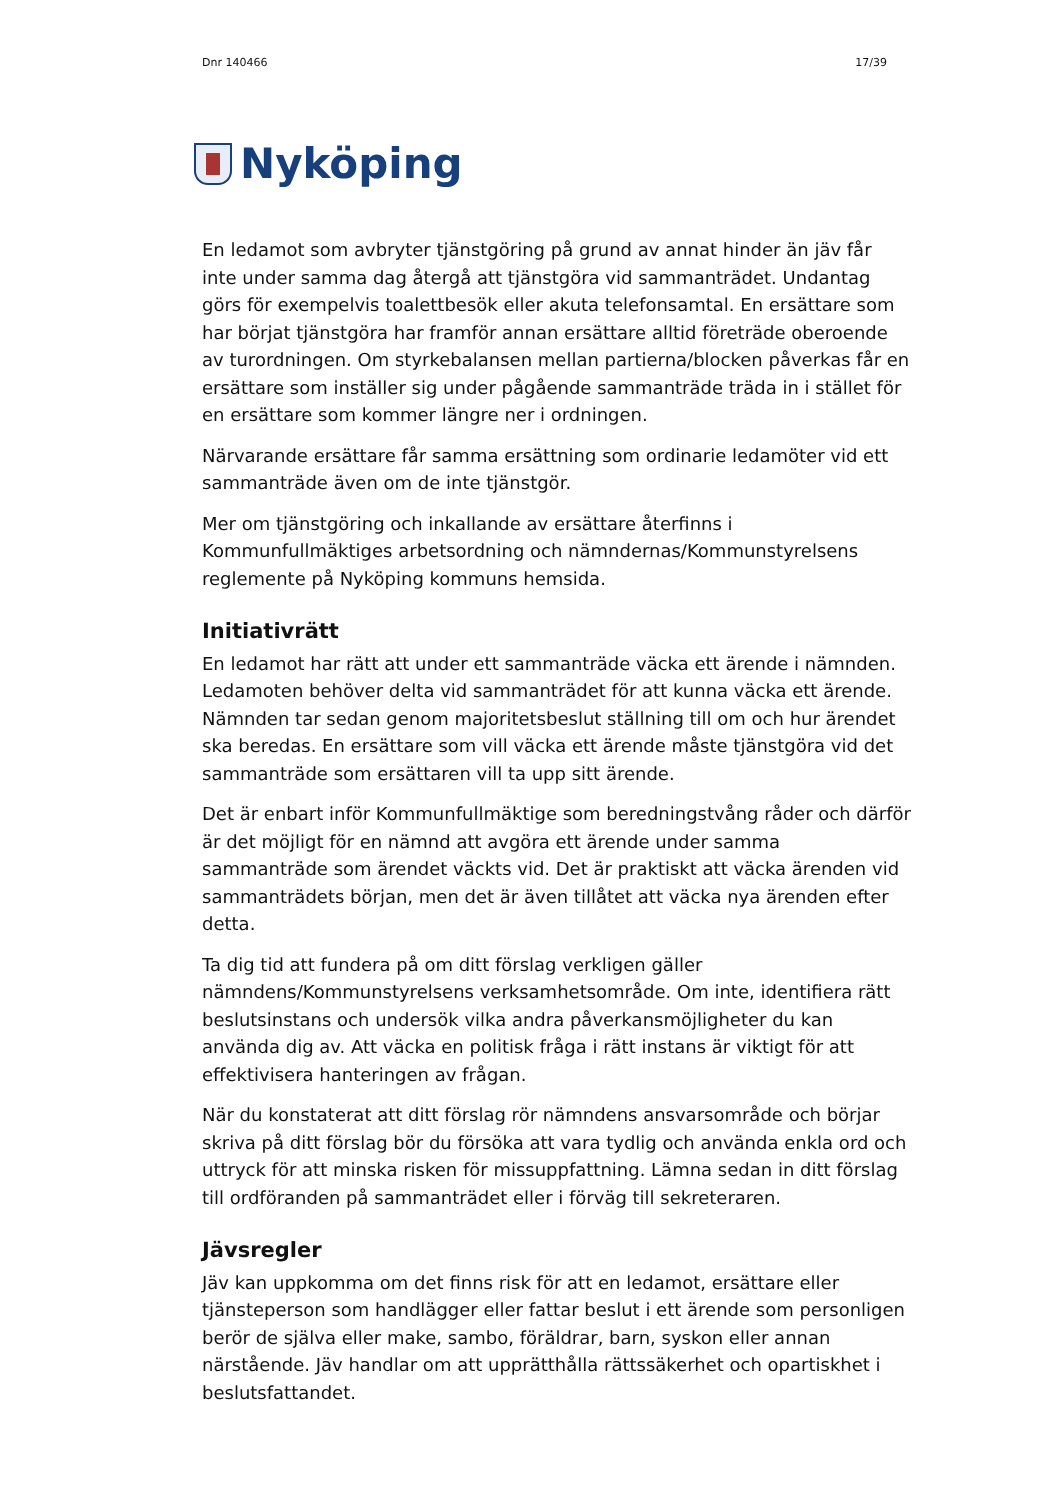Dnr 140466 17/39
Nyköping
En ledamot som avbryter tjänstgöring på grund av annat hinder än jäv får inte under samma dag återgå att tjänstgöra vid sammanträdet. Undantag görs för exempelvis toalettbesök eller akuta telefonsamtal. En ersättare som har börjat tjänstgöra har framför annan ersättare alltid företräde oberoende av turordningen. Om styrkebalansen mellan partierna/blocken påverkas får en ersättare som inställer sig under pågående sammanträde träda in i stället för en ersättare som kommer längre ner i ordningen.
Närvarande ersättare får samma ersättning som ordinarie ledamöter vid ett sammanträde även om de inte tjänstgör.
Mer om tjänstgöring och inkallande av ersättare återfinns i Kommunfullmäktiges arbetsordning och nämndernas/Kommunstyrelsens reglemente på Nyköping kommuns hemsida.
Initiativrätt
En ledamot har rätt att under ett sammanträde väcka ett ärende i nämnden. Ledamoten behöver delta vid sammanträdet för att kunna väcka ett ärende. Nämnden tar sedan genom majoritetsbeslut ställning till om och hur ärendet ska beredas. En ersättare som vill väcka ett ärende måste tjänstgöra vid det sammanträde som ersättaren vill ta upp sitt ärende.
Det är enbart inför Kommunfullmäktige som beredningstvång råder och därför är det möjligt för en nämnd att avgöra ett ärende under samma sammanträde som ärendet väckts vid. Det är praktiskt att väcka ärenden vid sammanträdets början, men det är även tillåtet att väcka nya ärenden efter detta.
Ta dig tid att fundera på om ditt förslag verkligen gäller nämndens/Kommunstyrelsens verksamhetsområde. Om inte, identifiera rätt beslutsinstans och undersök vilka andra påverkansmöjligheter du kan använda dig av. Att väcka en politisk fråga i rätt instans är viktigt för att effektivisera hanteringen av frågan.
När du konstaterat att ditt förslag rör nämndens ansvarsområde och börjar skriva på ditt förslag bör du försöka att vara tydlig och använda enkla ord och uttryck för att minska risken för missuppfattning. Lämna sedan in ditt förslag till ordföranden på sammanträdet eller i förväg till sekreteraren.
Jävsregler
Jäv kan uppkomma om det finns risk för att en ledamot, ersättare eller tjänsteperson som handlägger eller fattar beslut i ett ärende som personligen berör de själva eller make, sambo, föräldrar, barn, syskon eller annan närstående. Jäv handlar om att upprätthålla rättssäkerhet och opartiskhet i beslutsfattandet.